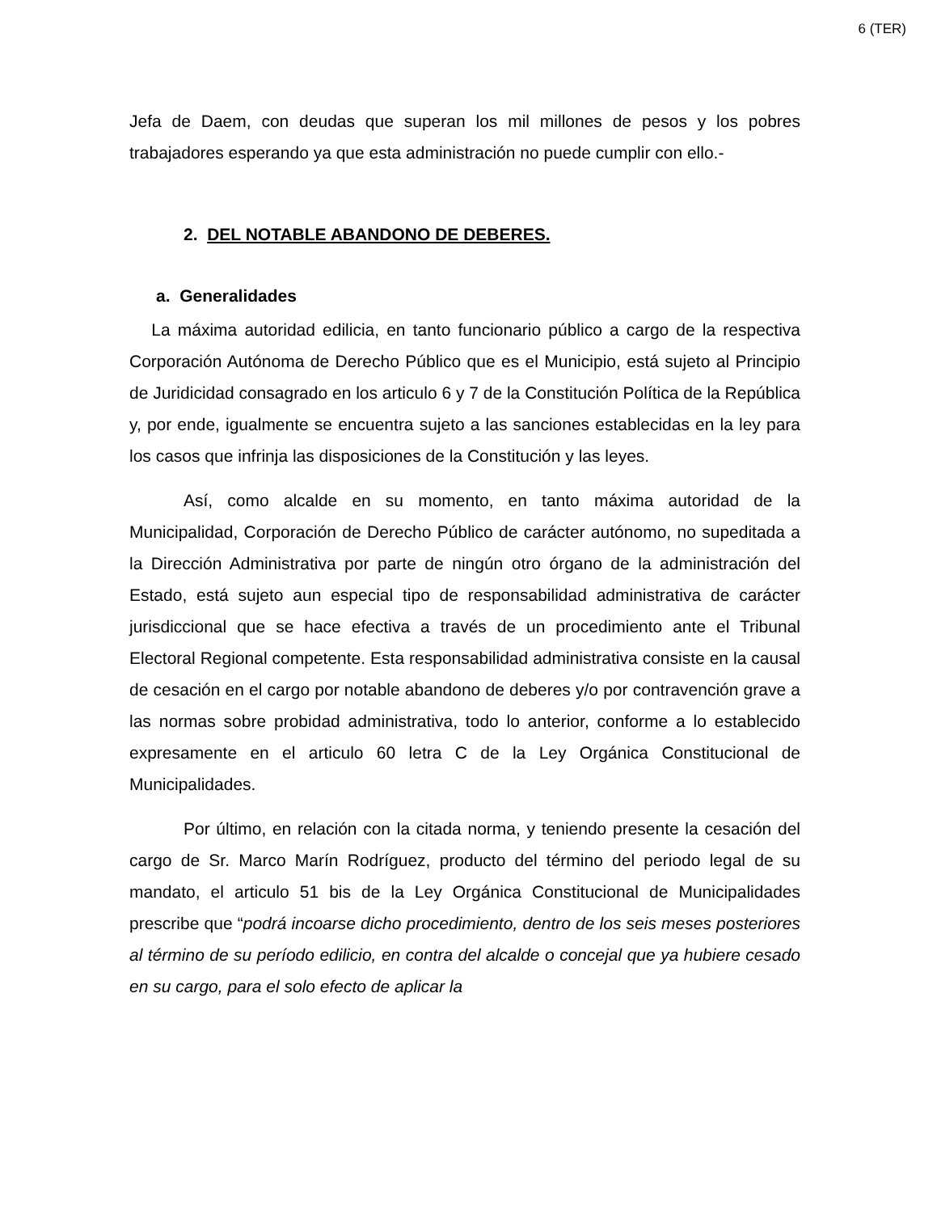6 (TER)
Jefa de Daem, con deudas que superan los mil millones de pesos y los pobres trabajadores esperando ya que esta administración no puede cumplir con ello.-
2. DEL NOTABLE ABANDONO DE DEBERES.
a. Generalidades
La máxima autoridad edilicia, en tanto funcionario público a cargo de la respectiva Corporación Autónoma de Derecho Público que es el Municipio, está sujeto al Principio de Juridicidad consagrado en los articulo 6 y 7 de la Constitución Política de la República y, por ende, igualmente se encuentra sujeto a las sanciones establecidas en la ley para los casos que infrinja las disposiciones de la Constitución y las leyes.
Así, como alcalde en su momento, en tanto máxima autoridad de la Municipalidad, Corporación de Derecho Público de carácter autónomo, no supeditada a la Dirección Administrativa por parte de ningún otro órgano de la administración del Estado, está sujeto aun especial tipo de responsabilidad administrativa de carácter jurisdiccional que se hace efectiva a través de un procedimiento ante el Tribunal Electoral Regional competente. Esta responsabilidad administrativa consiste en la causal de cesación en el cargo por notable abandono de deberes y/o por contravención grave a las normas sobre probidad administrativa, todo lo anterior, conforme a lo establecido expresamente en el articulo 60 letra C de la Ley Orgánica Constitucional de Municipalidades.
Por último, en relación con la citada norma, y teniendo presente la cesación del cargo de Sr. Marco Marín Rodríguez, producto del término del periodo legal de su mandato, el articulo 51 bis de la Ley Orgánica Constitucional de Municipalidades prescribe que “podrá incoarse dicho procedimiento, dentro de los seis meses posteriores al término de su período edilicio, en contra del alcalde o concejal que ya hubiere cesado en su cargo, para el solo efecto de aplicar la